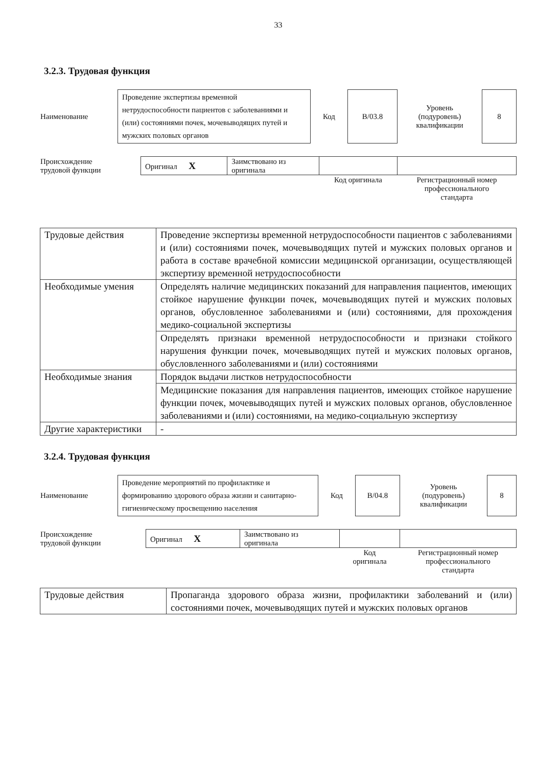33
3.2.3. Трудовая функция
| Наименование | Проведение экспертизы временной нетрудоспособности пациентов с заболеваниями и (или) состояниями почек, мочевыводящих путей и мужских половых органов | Код | B/03.8 | Уровень (подуровень) квалификации | 8 |
| Происхождение трудовой функции | Оригинал X | Заимствовано из оригинала | | |
| | | | Код оригинала | Регистрационный номер профессионального стандарта |
| Трудовые действия | Проведение экспертизы временной нетрудоспособности пациентов с заболеваниями и (или) состояниями почек, мочевыводящих путей и мужских половых органов и работа в составе врачебной комиссии медицинской организации, осуществляющей экспертизу временной нетрудоспособности |
| Необходимые умения | Определять наличие медицинских показаний для направления пациентов, имеющих стойкое нарушение функции почек, мочевыводящих путей и мужских половых органов, обусловленное заболеваниями и (или) состояниями, для прохождения медико-социальной экспертизы |
| | Определять признаки временной нетрудоспособности и признаки стойкого нарушения функции почек, мочевыводящих путей и мужских половых органов, обусловленного заболеваниями и (или) состояниями |
| Необходимые знания | Порядок выдачи листков нетрудоспособности |
| | Медицинские показания для направления пациентов, имеющих стойкое нарушение функции почек, мочевыводящих путей и мужских половых органов, обусловленное заболеваниями и (или) состояниями, на медико-социальную экспертизу |
| Другие характеристики | - |
3.2.4. Трудовая функция
| Наименование | Проведение мероприятий по профилактике и формированию здорового образа жизни и санитарно-гигиеническому просвещению населения | Код | B/04.8 | Уровень (подуровень) квалификации | 8 |
| Происхождение трудовой функции | Оригинал X | Заимствовано из оригинала | | |
| | | | Код оригинала | Регистрационный номер профессионального стандарта |
| Трудовые действия | Пропаганда здорового образа жизни, профилактики заболеваний и (или) состояниями почек, мочевыводящих путей и мужских половых органов |